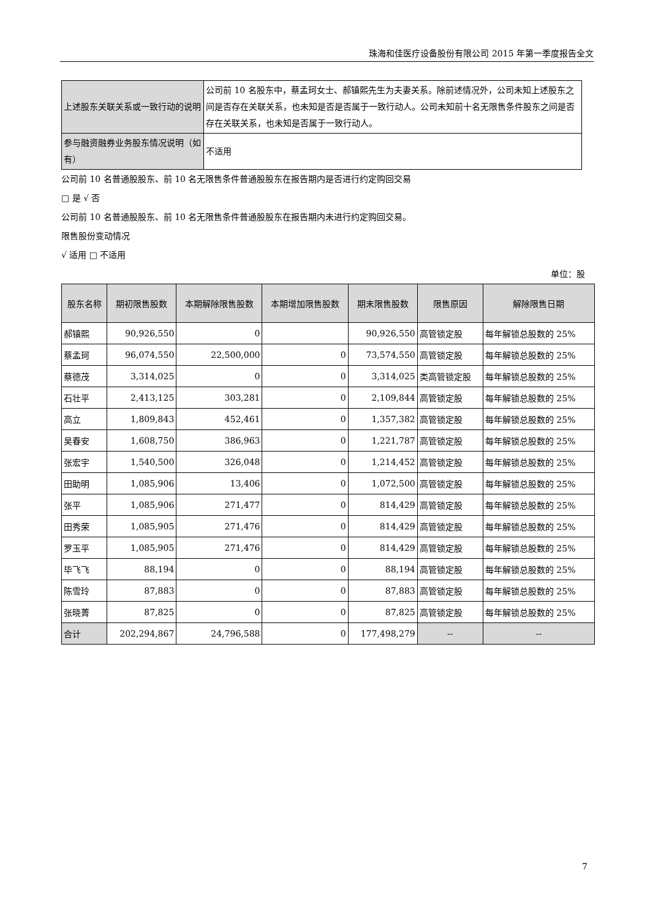珠海和佳医疗设备股份有限公司 2015 年第一季度报告全文
| 上述股东关联关系或一致行动的说明 | 公司前 10 名股东中，蔡孟珂女士、郝镇熙先生为夫妻关系。除前述情况外，公司未知上述股东之间是否存在关联关系，也未知是否是否属于一致行动人。公司未知前十名无限售条件股东之间是否存在关联关系，也未知是否属于一致行动人。 |
| 参与融资融券业务股东情况说明（如有） | 不适用 |
公司前 10 名普通股股东、前 10 名无限售条件普通股股东在报告期内是否进行约定购回交易
□ 是 √ 否
公司前 10 名普通股股东、前 10 名无限售条件普通股股东在报告期内未进行约定购回交易。
限售股份变动情况
√ 适用 □ 不适用
单位：股
| 股东名称 | 期初限售股数 | 本期解除限售股数 | 本期增加限售股数 | 期末限售股数 | 限售原因 | 解除限售日期 |
| --- | --- | --- | --- | --- | --- | --- |
| 郝镇熙 | 90,926,550 | 0 | | 90,926,550 | 高管锁定股 | 每年解锁总股数的 25% |
| 蔡孟珂 | 96,074,550 | 22,500,000 | 0 | 73,574,550 | 高管锁定股 | 每年解锁总股数的 25% |
| 蔡德茂 | 3,314,025 | 0 | 0 | 3,314,025 | 类高管锁定股 | 每年解锁总股数的 25% |
| 石壮平 | 2,413,125 | 303,281 | 0 | 2,109,844 | 高管锁定股 | 每年解锁总股数的 25% |
| 高立 | 1,809,843 | 452,461 | 0 | 1,357,382 | 高管锁定股 | 每年解锁总股数的 25% |
| 吴春安 | 1,608,750 | 386,963 | 0 | 1,221,787 | 高管锁定股 | 每年解锁总股数的 25% |
| 张宏宇 | 1,540,500 | 326,048 | 0 | 1,214,452 | 高管锁定股 | 每年解锁总股数的 25% |
| 田助明 | 1,085,906 | 13,406 | 0 | 1,072,500 | 高管锁定股 | 每年解锁总股数的 25% |
| 张平 | 1,085,906 | 271,477 | 0 | 814,429 | 高管锁定股 | 每年解锁总股数的 25% |
| 田秀荣 | 1,085,905 | 271,476 | 0 | 814,429 | 高管锁定股 | 每年解锁总股数的 25% |
| 罗玉平 | 1,085,905 | 271,476 | 0 | 814,429 | 高管锁定股 | 每年解锁总股数的 25% |
| 毕飞飞 | 88,194 | 0 | 0 | 88,194 | 高管锁定股 | 每年解锁总股数的 25% |
| 陈雪玲 | 87,883 | 0 | 0 | 87,883 | 高管锁定股 | 每年解锁总股数的 25% |
| 张晓菁 | 87,825 | 0 | 0 | 87,825 | 高管锁定股 | 每年解锁总股数的 25% |
| 合计 | 202,294,867 | 24,796,588 | 0 | 177,498,279 | -- | -- |
7